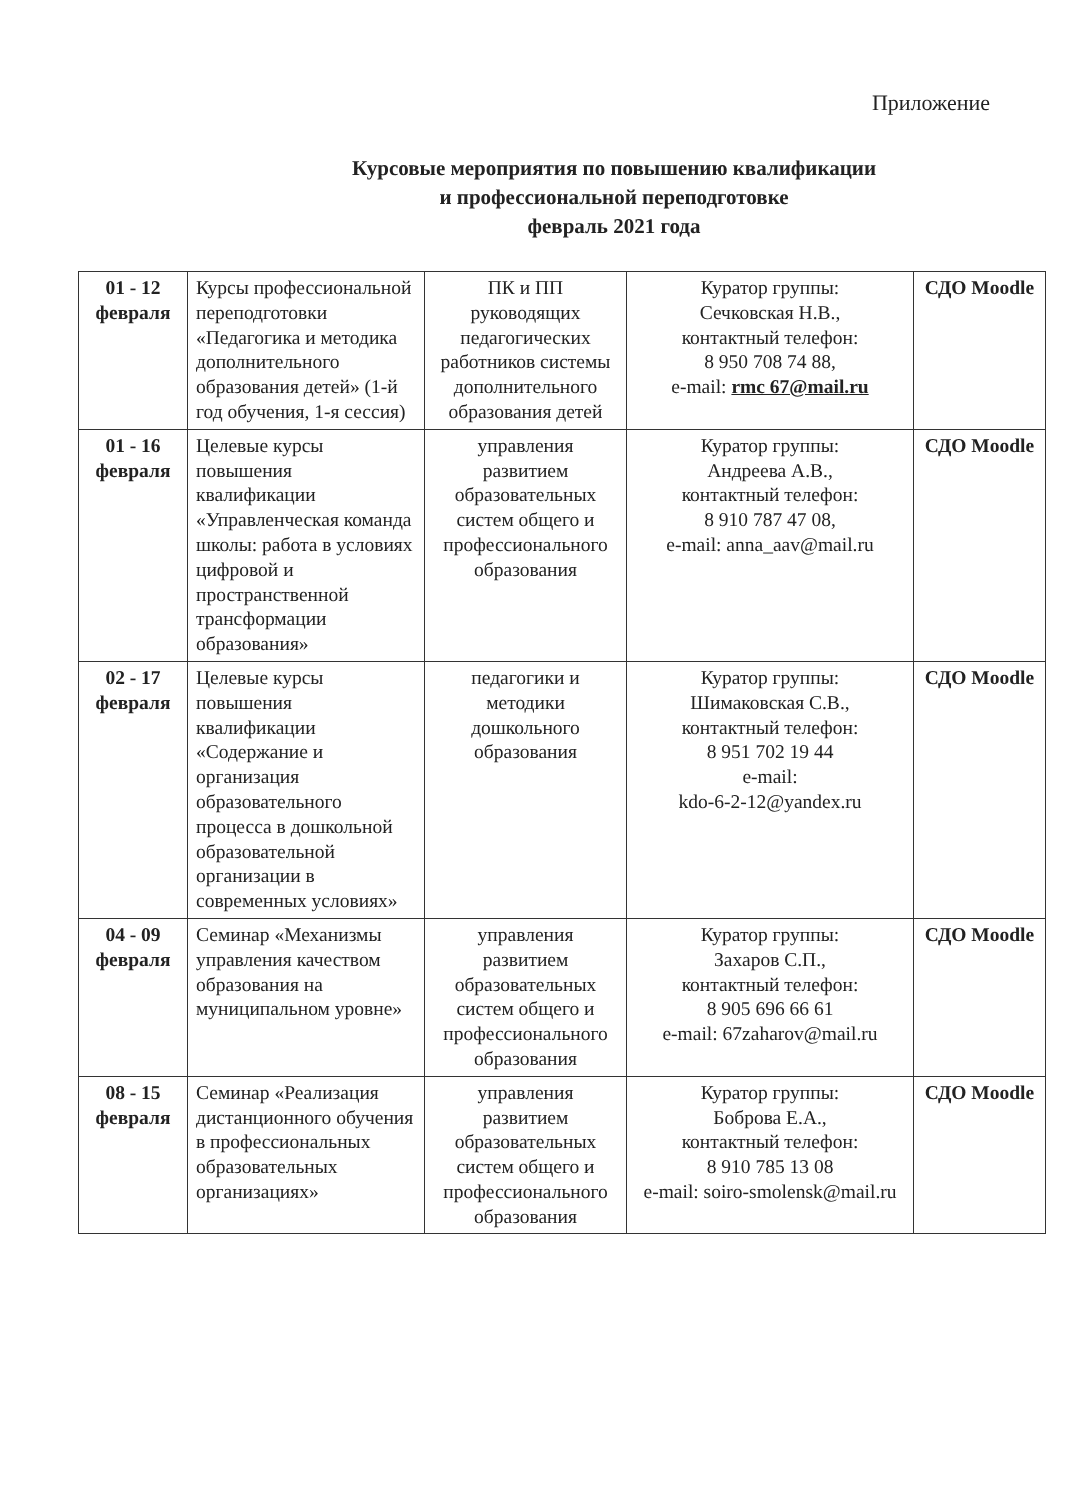Приложение
Курсовые мероприятия по повышению квалификации
и профессиональной переподготовке
февраль 2021 года
| 01 - 12 февраля | Курсы профессиональной переподготовки «Педагогика и методика дополнительного образования детей» (1-й год обучения, 1-я сессия) | ПК и ПП руководящих педагогических работников системы дополнительного образования детей | Куратор группы: Сечковская Н.В., контактный телефон: 8 950 708 74 88, e-mail: rmc 67@mail.ru | СДО Moodle |
| 01 - 16 февраля | Целевые курсы повышения квалификации «Управленческая команда школы: работа в условиях цифровой и пространственной трансформации образования» | управления развитием образовательных систем общего и профессионального образования | Куратор группы: Андреева А.В., контактный телефон: 8 910 787 47 08, e-mail: anna_aav@mail.ru | СДО Moodle |
| 02 - 17 февраля | Целевые курсы повышения квалификации «Содержание и организация образовательного процесса в дошкольной образовательной организации в современных условиях» | педагогики и методики дошкольного образования | Куратор группы: Шимаковская С.В., контактный телефон: 8 951 702 19 44 e-mail: kdo-6-2-12@yandex.ru | СДО Moodle |
| 04 - 09 февраля | Семинар «Механизмы управления качеством образования на муниципальном уровне» | управления развитием образовательных систем общего и профессионального образования | Куратор группы: Захаров С.П., контактный телефон: 8 905 696 66 61 e-mail: 67zaharov@mail.ru | СДО Moodle |
| 08 - 15 февраля | Семинар «Реализация дистанционного обучения в профессиональных образовательных организациях» | управления развитием образовательных систем общего и профессионального образования | Куратор группы: Боброва Е.А., контактный телефон: 8 910 785 13 08 e-mail: soiro-smolensk@mail.ru | СДО Moodle |